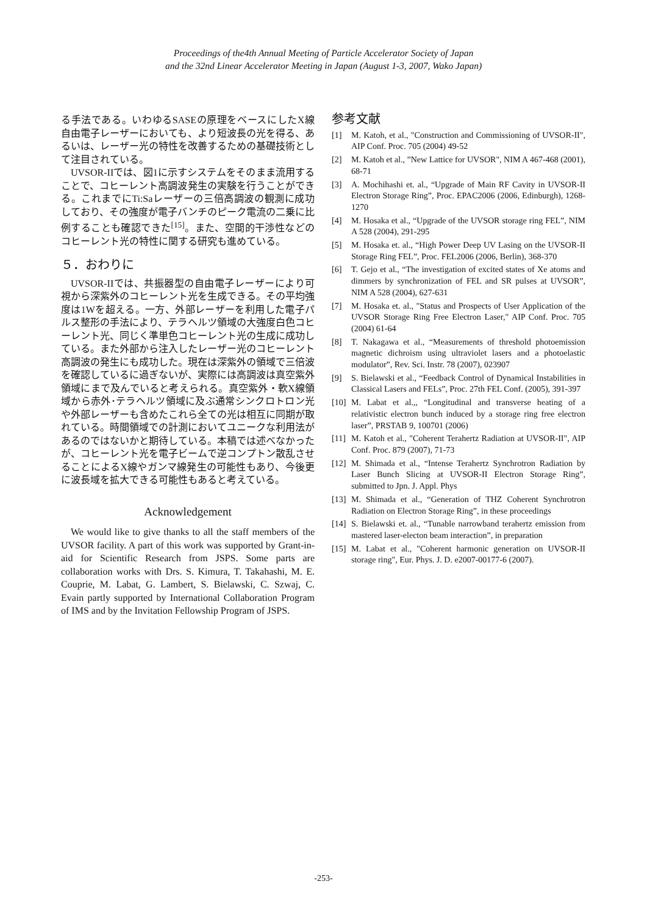Proceedings of the4th Annual Meeting of Particle Accelerator Society of Japan
and the 32nd Linear Accelerator Meeting in Japan (August 1-3, 2007, Wako Japan)
る手法である。いわゆるSASEの原理をベースにしたX線自由電子レーザーにおいても、より短波長の光を得る、あるいは、レーザー光の特性を改善するための基礎技術として注目されている。
UVSOR-IIでは、図1に示すシステムをそのまま流用することで、コヒーレント高調波発生の実験を行うことができる。これまでにTi:Saレーザーの三倍高調波の観測に成功しており、その強度が電子バンチのピーク電流の二乗に比例することも確認できた<sup>[15]</sup>。また、空間的干渉性などのコヒーレント光の特性に関する研究も進めている。
５．おわりに
UVSOR-IIでは、共振器型の自由電子レーザーにより可視から深紫外のコヒーレント光を生成できる。その平均強度は1Wを超える。一方、外部レーザーを利用した電子パルス整形の手法により、テラヘルツ領域の大強度白色コヒーレント光、同じく準単色コヒーレント光の生成に成功している。また外部から注入したレーザー光のコヒーレント高調波の発生にも成功した。現在は深紫外の領域で三倍波を確認しているに過ぎないが、実際には高調波は真空紫外領域にまで及んでいると考えられる。真空紫外・軟X線領域から赤外･テラヘルツ領域に及ぶ通常シンクロトロン光や外部レーザーも含めたこれら全ての光は相互に同期が取れている。時間領域での計測においてユニークな利用法があるのではないかと期待している。本稿では述べなかったが、コヒーレント光を電子ビームで逆コンプトン散乱させることによるX線やガンマ線発生の可能性もあり、今後更に波長域を拡大できる可能性もあると考えている。
Acknowledgement
We would like to give thanks to all the staff members of the UVSOR facility. A part of this work was supported by Grant-in-aid for Scientific Research from JSPS. Some parts are collaboration works with Drs. S. Kimura, T. Takahashi, M. E. Couprie, M. Labat, G. Lambert, S. Bielawski, C. Szwaj, C. Evain partly supported by International Collaboration Program of IMS and by the Invitation Fellowship Program of JSPS.
参考文献
[1] M. Katoh, et al., "Construction and Commissioning of UVSOR-II", AIP Conf. Proc. 705 (2004) 49-52
[2] M. Katoh et al., ”New Lattice for UVSOR", NIM A 467-468 (2001), 68-71
[3] A. Mochihashi et. al., “Upgrade of Main RF Cavity in UVSOR-II Electron Storage Ring”, Proc. EPAC2006 (2006, Edinburgh), 1268-1270
[4] M. Hosaka et al., “Upgrade of the UVSOR storage ring FEL”, NIM A 528 (2004), 291-295
[5] M. Hosaka et. al., “High Power Deep UV Lasing on the UVSOR-II Storage Ring FEL”, Proc. FEL2006 (2006, Berlin), 368-370
[6] T. Gejo et al., “The investigation of excited states of Xe atoms and dimmers by synchronization of FEL and SR pulses at UVSOR”, NIM A 528 (2004), 627-631
[7] M. Hosaka et. al., "Status and Prospects of User Application of the UVSOR Storage Ring Free Electron Laser," AIP Conf. Proc. 705 (2004) 61-64
[8] T. Nakagawa et al., “Measurements of threshold photoemission magnetic dichroism using ultraviolet lasers and a photoelastic modulator”, Rev. Sci. Instr. 78 (2007), 023907
[9] S. Bielawski et al., “Feedback Control of Dynamical Instabilities in Classical Lasers and FELs”, Proc. 27th FEL Conf. (2005), 391-397
[10] M. Labat et al.,, “Longitudinal and transverse heating of a relativistic electron bunch induced by a storage ring free electron laser”, PRSTAB 9, 100701 (2006)
[11] M. Katoh et al., "Coherent Terahertz Radiation at UVSOR-II", AIP Conf. Proc. 879 (2007), 71-73
[12] M. Shimada et al., “Intense Terahertz Synchrotron Radiation by Laser Bunch Slicing at UVSOR-II Electron Storage Ring”, submitted to Jpn. J. Appl. Phys
[13] M. Shimada et al., “Generation of THZ Coherent Synchrotron Radiation on Electron Storage Ring”, in these proceedings
[14] S. Bielawski et. al., “Tunable narrowband terahertz emission from mastered laser-electon beam interaction”, in preparation
[15] M. Labat et al., "Coherent harmonic generation on UVSOR-II storage ring", Eur. Phys. J. D. e2007-00177-6 (2007).
-253-